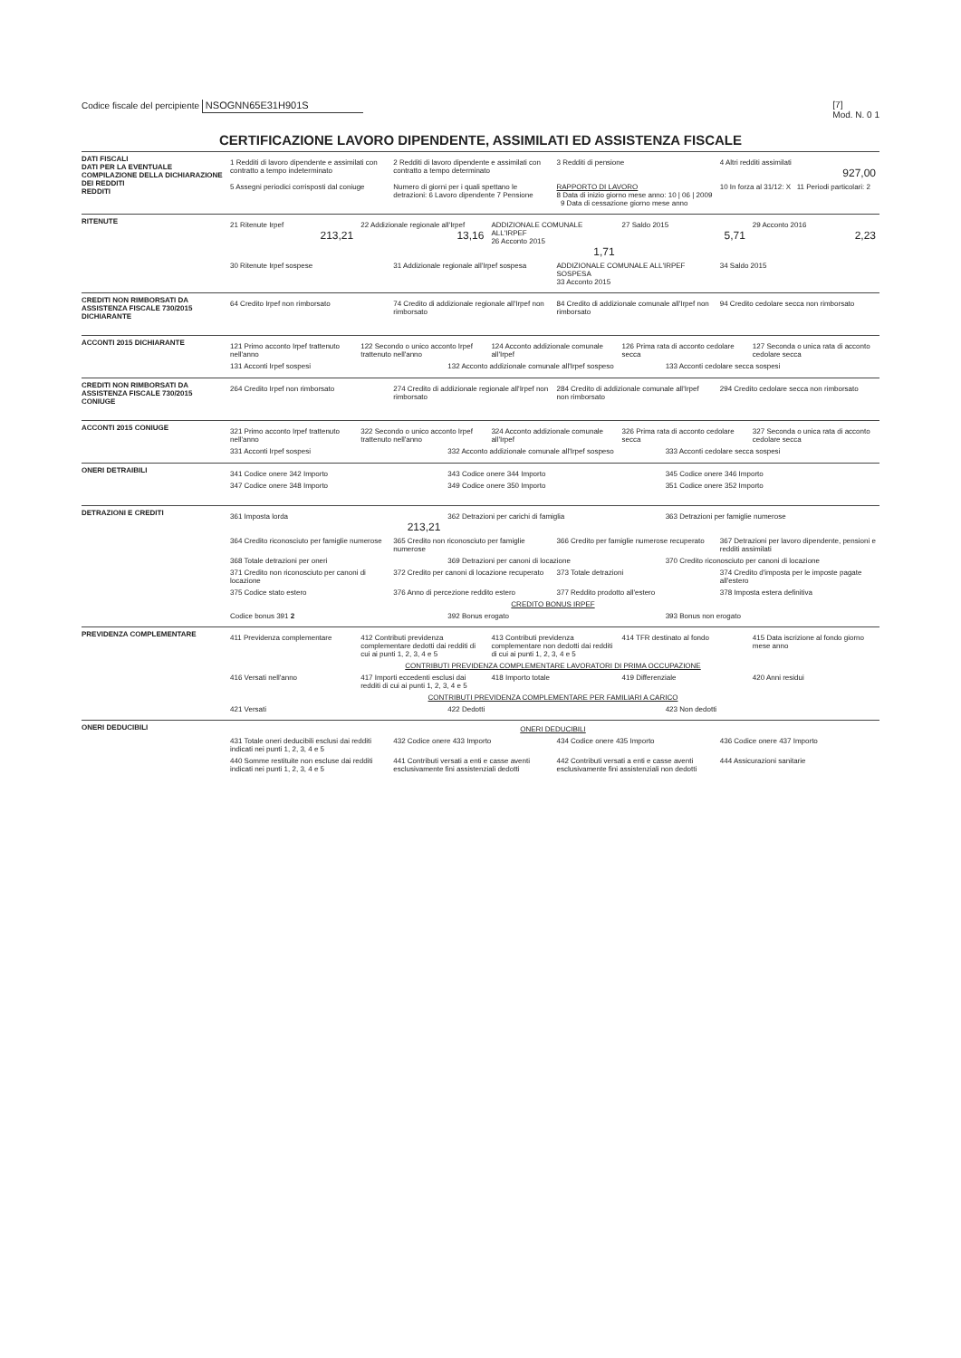Codice fiscale del percipiente NSOGNN65E31H901S
[7]
Mod. N. 0 1
CERTIFICAZIONE LAVORO DIPENDENTE, ASSIMILATI ED ASSISTENZA FISCALE
DATI FISCALI
DATI PER LA EVENTUALE COMPILAZIONE DELLA DICHIARAZIONE DEI REDDITI
REDDITI
1 Redditi di lavoro dipendente e assimilati con contratto a tempo indeterminato
2 Redditi di lavoro dipendente e assimilati con contratto a tempo determinato
3 Redditi di pensione 4 Altri redditi assimilati
927,00
5 Assegni periodici corrisposti dal coniuge
Numero di giorni per i quali spettano le detrazioni: 6 Lavoro dipendente 7 Pensione
RAPPORTO DI LAVORO
8 Data di inizio giorno mese anno: 10 | 06 | 2009 9 Data di cessazione giorno mese anno
10 In forza al 31/12: X 11 Periodi particolari: 2
RITENUTE
21 Ritenute Irpef
213,21
22 Addizionale regionale all'Irpef
13,16
ADDIZIONALE COMUNALE ALL'IRPEF
26 Acconto 2015
1,71
27 Saldo 2015
5,71
29 Acconto 2016
2,23
30 Ritenute Irpef sospese 31 Addizionale regionale all'Irpef sospesa
ADDIZIONALE COMUNALE ALL'IRPEF SOSPESA
33 Acconto 2015
34 Saldo 2015
CREDITI NON RIMBORSATI DA ASSISTENZA FISCALE 730/2015 DICHIARANTE
64 Credito Irpef non rimborsato
74 Credito di addizionale regionale all'Irpef non rimborsato
84 Credito di addizionale comunale all'Irpef non rimborsato
94 Credito cedolare secca non rimborsato
ACCONTI 2015 DICHIARANTE
121 Primo acconto Irpef trattenuto nell'anno
122 Secondo o unico acconto Irpef trattenuto nell'anno
124 Acconto addizionale comunale all'Irpef
126 Prima rata di acconto cedolare secca
127 Seconda o unica rata di acconto cedolare secca
131 Acconti Irpef sospesi 132 Acconto addizionale comunale all'Irpef sospeso
133 Acconti cedolare secca sospesi
CREDITI NON RIMBORSATI DA ASSISTENZA FISCALE 730/2015 CONIUGE
264 Credito Irpef non rimborsato
274 Credito di addizionale regionale all'Irpef non rimborsato
284 Credito di addizionale comunale all'Irpef non rimborsato
294 Credito cedolare secca non rimborsato
ACCONTI 2015 CONIUGE
321 Primo acconto Irpef trattenuto nell'anno
322 Secondo o unico acconto Irpef trattenuto nell'anno
324 Acconto addizionale comunale all'Irpef
326 Prima rata di acconto cedolare secca
327 Seconda o unica rata di acconto cedolare secca
331 Acconti Irpef sospesi 332 Acconto addizionale comunale all'Irpef sospeso
333 Acconti cedolare secca sospesi
ONERI DETRAIBILI
341 Codice onere 342 Importo 343 Codice onere 344 Importo 345 Codice onere 346 Importo
347 Codice onere 348 Importo 349 Codice onere 350 Importo 351 Codice onere 352 Importo
DETRAZIONI E CREDITI
361 Imposta lorda
213,21
362 Detrazioni per carichi di famiglia
363 Detrazioni per famiglie numerose
364 Credito riconosciuto per famiglie numerose
365 Credito non riconosciuto per famiglie numerose
366 Credito per famiglie numerose recuperato
367 Detrazioni per lavoro dipendente, pensioni e redditi assimilati
368 Totale detrazioni per oneri
369 Detrazioni per canoni di locazione
370 Credito riconosciuto per canoni di locazione
371 Credito non riconosciuto per canoni di locazione
372 Credito per canoni di locazione recuperato
373 Totale detrazioni 374 Credito d'imposta per le imposte pagate all'estero
375 Codice stato estero 376 Anno di percezione reddito estero
377 Reddito prodotto all'estero
378 Imposta estera definitiva
CREDITO BONUS IRPEF
Codice bonus 391 2 392 Bonus erogato 393 Bonus non erogato
PREVIDENZA COMPLEMENTARE
411 Previdenza complementare 412 Contributi previdenza complementare dedotti dai redditi di cui ai punti 1, 2, 3, 4 e 5
413 Contributi previdenza complementare non dedotti dai redditi di cui ai punti 1, 2, 3, 4 e 5
414 TFR destinato al fondo 415 Data iscrizione al fondo giorno mese anno
CONTRIBUTI PREVIDENZA COMPLEMENTARE LAVORATORI DI PRIMA OCCUPAZIONE
416 Versati nell'anno 417 Importi eccedenti esclusi dai redditi di cui ai punti 1, 2, 3, 4 e 5
418 Importo totale 419 Differenziale 420 Anni residui
CONTRIBUTI PREVIDENZA COMPLEMENTARE PER FAMILIARI A CARICO
421 Versati 422 Dedotti 423 Non dedotti
ONERI DEDUCIBILI ONERI DEDUCIBILI
431 Totale oneri deducibili esclusi dai redditi indicati nei punti 1, 2, 3, 4 e 5
432 Codice onere 433 Importo 434 Codice onere 435 Importo 436 Codice onere 437 Importo
440 Somme restituite non escluse dai redditi indicati nei punti 1, 2, 3, 4 e 5
441 Contributi versati a enti e casse aventi esclusivamente fini assistenziali dedotti
442 Contributi versati a enti e casse aventi esclusivamente fini assistenziali non dedotti
444 Assicurazioni sanitarie